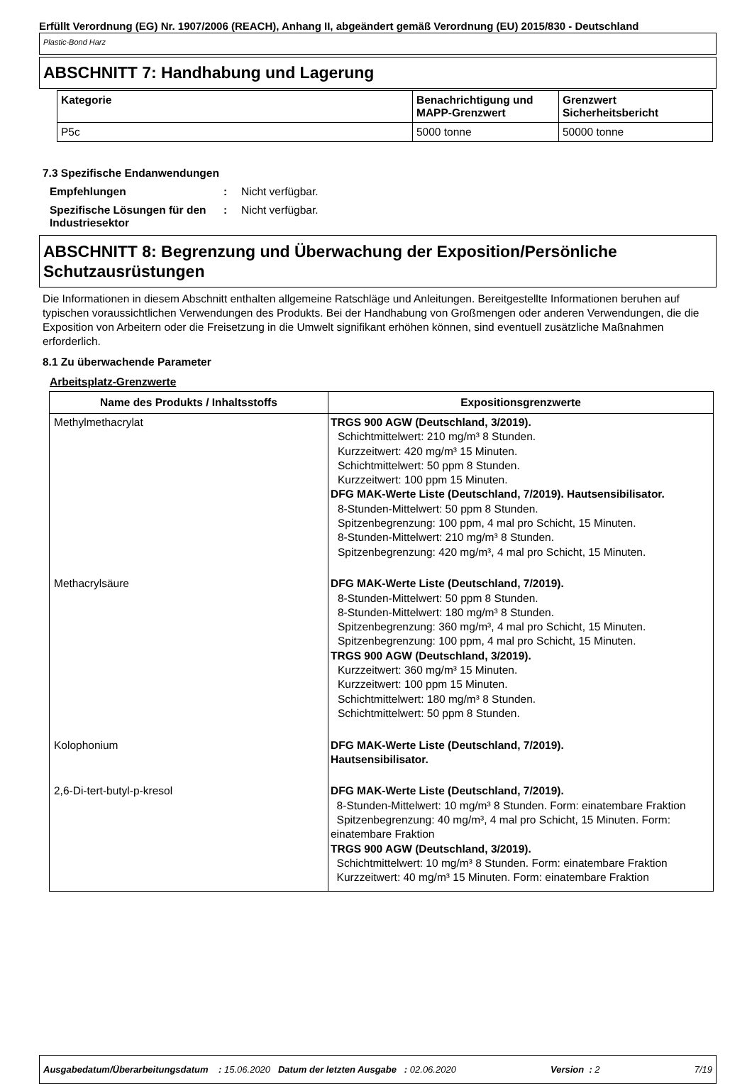Erfüllt Verordnung (EG) Nr. 1907/2006 (REACH), Anhang II, abgeändert gemäß Verordnung (EU) 2015/830 - Deutschland
Plastic-Bond Harz
ABSCHNITT 7: Handhabung und Lagerung
| Kategorie | Benachrichtigung und MAPP-Grenzwert | Grenzwert Sicherheitsbericht |
| --- | --- | --- |
| P5c | 5000 tonne | 50000 tonne |
7.3 Spezifische Endanwendungen
Empfehlungen : Nicht verfügbar.
Spezifische Lösungen für den Industriesektor
: Nicht verfügbar.
ABSCHNITT 8: Begrenzung und Überwachung der Exposition/Persönliche Schutzausrüstungen
Die Informationen in diesem Abschnitt enthalten allgemeine Ratschläge und Anleitungen. Bereitgestellte Informationen beruhen auf typischen voraussichtlichen Verwendungen des Produkts. Bei der Handhabung von Großmengen oder anderen Verwendungen, die die Exposition von Arbeitern oder die Freisetzung in die Umwelt signifikant erhöhen können, sind eventuell zusätzliche Maßnahmen erforderlich.
8.1 Zu überwachende Parameter
Arbeitsplatz-Grenzwerte
| Name des Produkts / Inhaltsstoffs | Expositionsgrenzwerte |
| --- | --- |
| Methylmethacrylat | TRGS 900 AGW (Deutschland, 3/2019). Schichtmittelwert: 210 mg/m³ 8 Stunden. Kurzzeitwert: 420 mg/m³ 15 Minuten. Schichtmittelwert: 50 ppm 8 Stunden. Kurzzeitwert: 100 ppm 15 Minuten. DFG MAK-Werte Liste (Deutschland, 7/2019). Hautsensibilisator. 8-Stunden-Mittelwert: 50 ppm 8 Stunden. Spitzenbegrenzung: 100 ppm, 4 mal pro Schicht, 15 Minuten. 8-Stunden-Mittelwert: 210 mg/m³ 8 Stunden. Spitzenbegrenzung: 420 mg/m³, 4 mal pro Schicht, 15 Minuten. |
| Methacrylsäure | DFG MAK-Werte Liste (Deutschland, 7/2019). 8-Stunden-Mittelwert: 50 ppm 8 Stunden. 8-Stunden-Mittelwert: 180 mg/m³ 8 Stunden. Spitzenbegrenzung: 360 mg/m³, 4 mal pro Schicht, 15 Minuten. Spitzenbegrenzung: 100 ppm, 4 mal pro Schicht, 15 Minuten. TRGS 900 AGW (Deutschland, 3/2019). Kurzzeitwert: 360 mg/m³ 15 Minuten. Kurzzeitwert: 100 ppm 15 Minuten. Schichtmittelwert: 180 mg/m³ 8 Stunden. Schichtmittelwert: 50 ppm 8 Stunden. |
| Kolophonium | DFG MAK-Werte Liste (Deutschland, 7/2019). Hautsensibilisator. |
| 2,6-Di-tert-butyl-p-kresol | DFG MAK-Werte Liste (Deutschland, 7/2019). 8-Stunden-Mittelwert: 10 mg/m³ 8 Stunden. Form: einatembare Fraktion Spitzenbegrenzung: 40 mg/m³, 4 mal pro Schicht, 15 Minuten. Form: einatembare Fraktion TRGS 900 AGW (Deutschland, 3/2019). Schichtmittelwert: 10 mg/m³ 8 Stunden. Form: einatembare Fraktion Kurzzeitwert: 40 mg/m³ 15 Minuten. Form: einatembare Fraktion |
Ausgabedatum/Überarbeitungsdatum : 15.06.2020 Datum der letzten Ausgabe : 02.06.2020 Version : 2 7/19